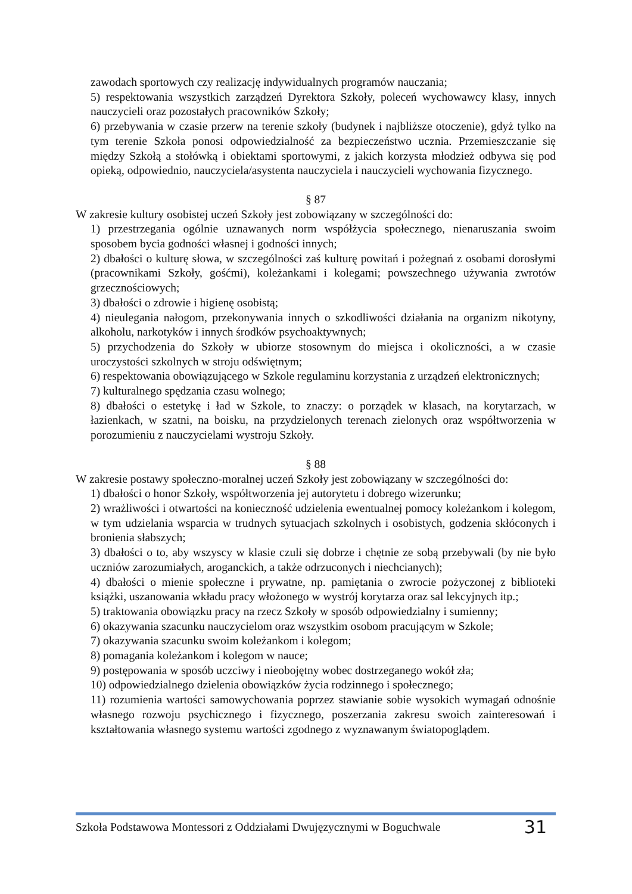zawodach sportowych czy realizację indywidualnych programów nauczania;
5) respektowania wszystkich zarządzeń Dyrektora Szkoły, poleceń wychowawcy klasy, innych nauczycieli oraz pozostałych pracowników Szkoły;
6) przebywania w czasie przerw na terenie szkoły (budynek i najbliższe otoczenie), gdyż tylko na tym terenie Szkoła ponosi odpowiedzialność za bezpieczeństwo ucznia. Przemieszczanie się między Szkołą a stołówką i obiektami sportowymi, z jakich korzysta młodzież odbywa się pod opieką, odpowiednio, nauczyciela/asystenta nauczyciela i nauczycieli wychowania fizycznego.
§ 87
W zakresie kultury osobistej uczeń Szkoły jest zobowiązany w szczególności do:
1) przestrzegania ogólnie uznawanych norm współżycia społecznego, nienaruszania swoim sposobem bycia godności własnej i godności innych;
2) dbałości o kulturę słowa, w szczególności zaś kulturę powitań i pożegnań z osobami dorosłymi (pracownikami Szkoły, gośćmi), koleżankami i kolegami; powszechnego używania zwrotów grzecznościowych;
3) dbałości o zdrowie i higienę osobistą;
4) nieulegania nałogom, przekonywania innych o szkodliwości działania na organizm nikotyny, alkoholu, narkotyków i innych środków psychoaktywnych;
5) przychodzenia do Szkoły w ubiorze stosownym do miejsca i okoliczności, a w czasie uroczystości szkolnych w stroju odświętnym;
6) respektowania obowiązującego w Szkole regulaminu korzystania z urządzeń elektronicznych;
7) kulturalnego spędzania czasu wolnego;
8) dbałości o estetykę i ład w Szkole, to znaczy: o porządek w klasach, na korytarzach, w łazienkach, w szatni, na boisku, na przydzielonych terenach zielonych oraz współtworzenia w porozumieniu z nauczycielami wystroju Szkoły.
§ 88
W zakresie postawy społeczno-moralnej uczeń Szkoły jest zobowiązany w szczególności do:
1) dbałości o honor Szkoły, współtworzenia jej autorytetu i dobrego wizerunku;
2) wrażliwości i otwartości na konieczność udzielenia ewentualnej pomocy koleżankom i kolegom, w tym udzielania wsparcia w trudnych sytuacjach szkolnych i osobistych, godzenia skłóconych i bronienia słabszych;
3) dbałości o to, aby wszyscy w klasie czuli się dobrze i chętnie ze sobą przebywali (by nie było uczniów zarozumiałych, aroganckich, a także odrzuconych i niechcianych);
4) dbałości o mienie społeczne i prywatne, np. pamiętania o zwrocie pożyczonej z biblioteki książki, uszanowania wkładu pracy włożonego w wystrój korytarza oraz sal lekcyjnych itp.;
5) traktowania obowiązku pracy na rzecz Szkoły w sposób odpowiedzialny i sumienny;
6) okazywania szacunku nauczycielom oraz wszystkim osobom pracującym w Szkole;
7) okazywania szacunku swoim koleżankom i kolegom;
8) pomagania koleżankom i kolegom w nauce;
9) postępowania w sposób uczciwy i nieobojętny wobec dostrzeganego wokół zła;
10) odpowiedzialnego dzielenia obowiązków życia rodzinnego i społecznego;
11) rozumienia wartości samowychowania poprzez stawianie sobie wysokich wymagań odnośnie własnego rozwoju psychicznego i fizycznego, poszerzania zakresu swoich zainteresowań i kształtowania własnego systemu wartości zgodnego z wyznawanym światopoglądem.
Szkoła Podstawowa Montessori z Oddziałami Dwujęzycznymi w Boguchwale 31